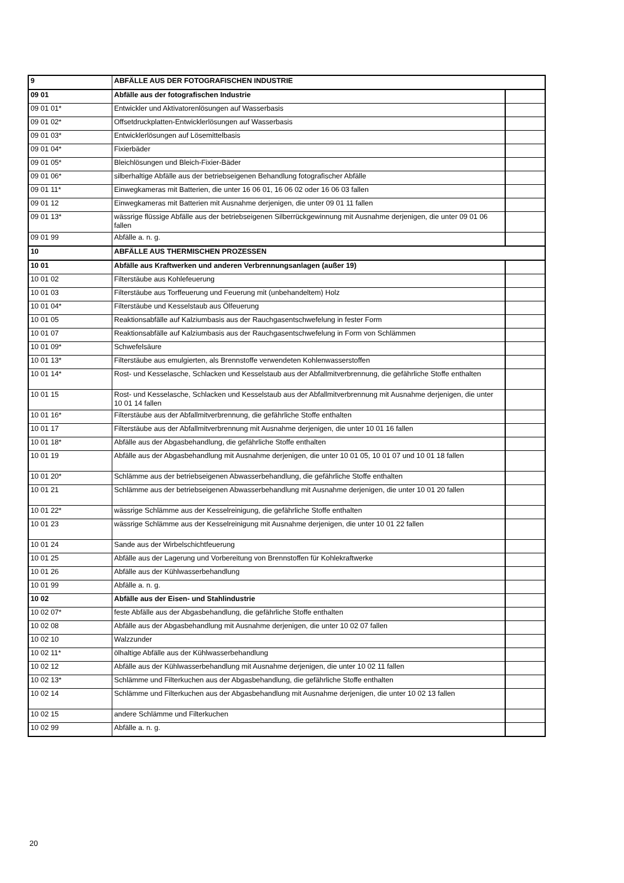| 9 | ABFÄLLE AUS DER FOTOGRAFISCHEN INDUSTRIE | |
| 09 01 | Abfälle aus der fotografischen Industrie | |
| 09 01 01* | Entwickler und Aktivatorenlösungen auf Wasserbasis | |
| 09 01 02* | Offsetdruckplatten-Entwicklerlösungen auf Wasserbasis | |
| 09 01 03* | Entwicklerlösungen auf Lösemittelbasis | |
| 09 01 04* | Fixierbäder | |
| 09 01 05* | Bleichlösungen und Bleich-Fixier-Bäder | |
| 09 01 06* | silberhaltige Abfälle aus der betriebseigenen Behandlung fotografischer Abfälle | |
| 09 01 11* | Einwegkameras mit Batterien, die unter 16 06 01, 16 06 02 oder 16 06 03 fallen | |
| 09 01 12 | Einwegkameras mit Batterien mit Ausnahme derjenigen, die unter 09 01 11 fallen | |
| 09 01 13* | wässrige flüssige Abfälle aus der betriebseigenen Silberrückgewinnung mit Ausnahme derjenigen, die unter 09 01 06 fallen | |
| 09 01 99 | Abfälle a. n. g. | |
| 10 | ABFÄLLE AUS THERMISCHEN PROZESSEN | |
| 10 01 | Abfälle aus Kraftwerken und anderen Verbrennungsanlagen (außer 19) | |
| 10 01 02 | Filterstäube aus Kohlefeuerung | |
| 10 01 03 | Filterstäube aus Torffeuerung und Feuerung mit (unbehandeltem) Holz | |
| 10 01 04* | Filterstäube und Kesselstaub aus Ölfeuerung | |
| 10 01 05 | Reaktionsabfälle auf Kalziumbasis aus der Rauchgasentschwefelung in fester Form | |
| 10 01 07 | Reaktionsabfälle auf Kalziumbasis aus der Rauchgasentschwefelung in Form von Schlämmen | |
| 10 01 09* | Schwefelsäure | |
| 10 01 13* | Filterstäube aus emulgierten, als Brennstoffe verwendeten Kohlenwasserstoffen | |
| 10 01 14* | Rost- und Kesselasche, Schlacken und Kesselstaub aus der Abfallmitverbrennung, die gefährliche Stoffe enthalten | |
| 10 01 15 | Rost- und Kesselasche, Schlacken und Kesselstaub aus der Abfallmitverbrennung mit Ausnahme derjenigen, die unter 10 01 14 fallen | |
| 10 01 16* | Filterstäube aus der Abfallmitverbrennung, die gefährliche Stoffe enthalten | |
| 10 01 17 | Filterstäube aus der Abfallmitverbrennung mit Ausnahme derjenigen, die unter 10 01 16 fallen | |
| 10 01 18* | Abfälle aus der Abgasbehandlung, die gefährliche Stoffe enthalten | |
| 10 01 19 | Abfälle aus der Abgasbehandlung mit Ausnahme derjenigen, die unter 10 01 05, 10 01 07 und 10 01 18 fallen | |
| 10 01 20* | Schlämme aus der betriebseigenen Abwasserbehandlung, die gefährliche Stoffe enthalten | |
| 10 01 21 | Schlämme aus der betriebseigenen Abwasserbehandlung mit Ausnahme derjenigen, die unter 10 01 20 fallen | |
| 10 01 22* | wässrige Schlämme aus der Kesselreinigung, die gefährliche Stoffe enthalten | |
| 10 01 23 | wässrige Schlämme aus der Kesselreinigung mit Ausnahme derjenigen, die unter 10 01 22 fallen | |
| 10 01 24 | Sande aus der Wirbelschichtfeuerung | |
| 10 01 25 | Abfälle aus der Lagerung und Vorbereitung von Brennstoffen für Kohlekraftwerke | |
| 10 01 26 | Abfälle aus der Kühlwasserbehandlung | |
| 10 01 99 | Abfälle a. n. g. | |
| 10 02 | Abfälle aus der Eisen- und Stahlindustrie | |
| 10 02 07* | feste Abfälle aus der Abgasbehandlung, die gefährliche Stoffe enthalten | |
| 10 02 08 | Abfälle aus der Abgasbehandlung mit Ausnahme derjenigen, die unter 10 02 07 fallen | |
| 10 02 10 | Walzzunder | |
| 10 02 11* | ölhaltige Abfälle aus der Kühlwasserbehandlung | |
| 10 02 12 | Abfälle aus der Kühlwasserbehandlung mit Ausnahme derjenigen, die unter 10 02 11 fallen | |
| 10 02 13* | Schlämme und Filterkuchen aus der Abgasbehandlung, die gefährliche Stoffe enthalten | |
| 10 02 14 | Schlämme und Filterkuchen aus der Abgasbehandlung mit Ausnahme derjenigen, die unter 10 02 13 fallen | |
| 10 02 15 | andere Schlämme und Filterkuchen | |
| 10 02 99 | Abfälle a. n. g. | |
20